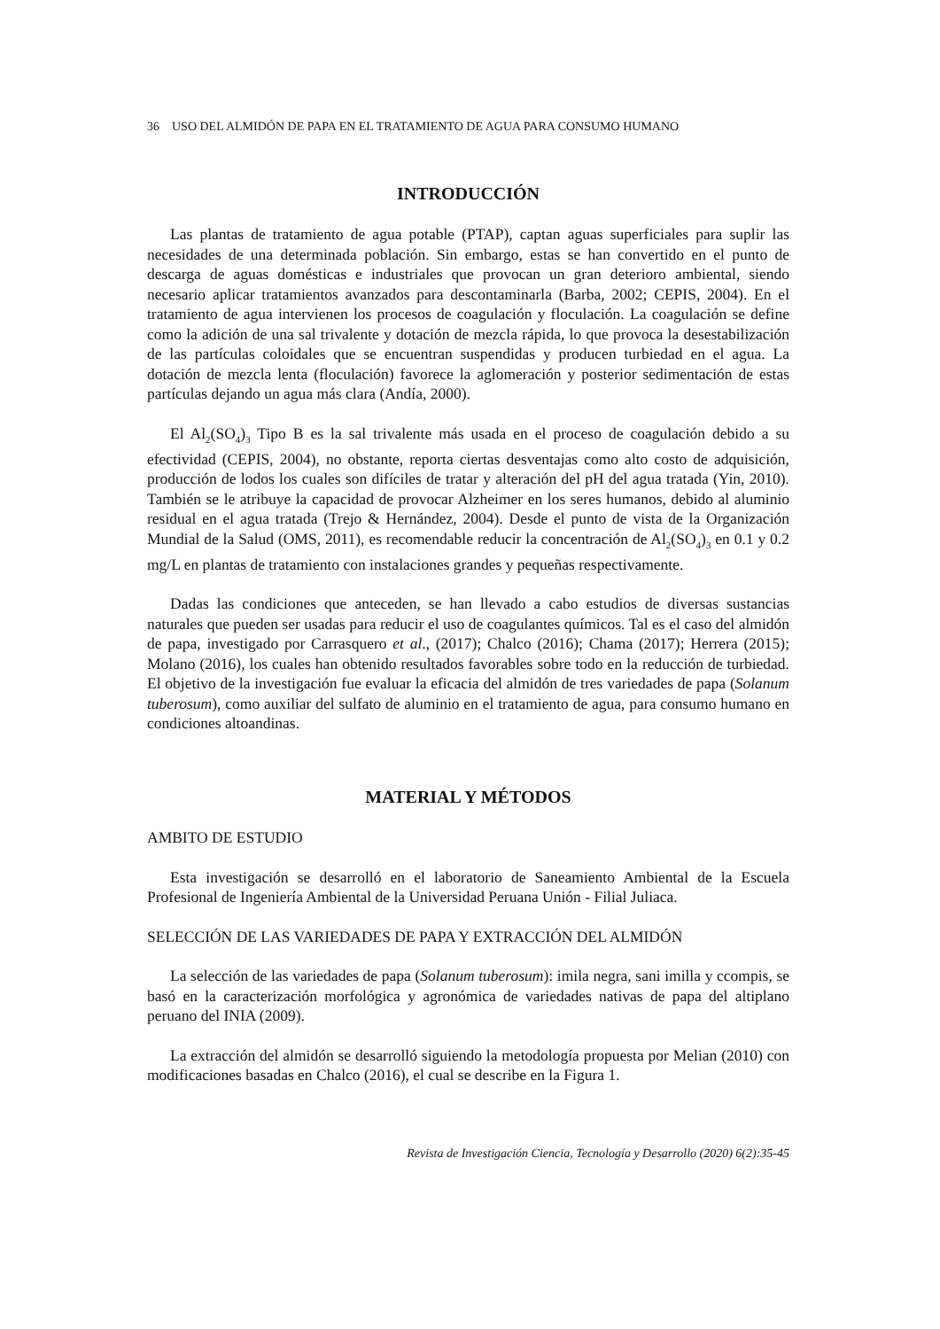36 USO DEL ALMIDÓN DE PAPA EN EL TRATAMIENTO DE AGUA PARA CONSUMO HUMANO
INTRODUCCIÓN
Las plantas de tratamiento de agua potable (PTAP), captan aguas superficiales para suplir las necesidades de una determinada población. Sin embargo, estas se han convertido en el punto de descarga de aguas domésticas e industriales que provocan un gran deterioro ambiental, siendo necesario aplicar tratamientos avanzados para descontaminarla (Barba, 2002; CEPIS, 2004). En el tratamiento de agua intervienen los procesos de coagulación y floculación. La coagulación se define como la adición de una sal trivalente y dotación de mezcla rápida, lo que provoca la desestabilización de las partículas coloidales que se encuentran suspendidas y producen turbiedad en el agua. La dotación de mezcla lenta (floculación) favorece la aglomeración y posterior sedimentación de estas partículas dejando un agua más clara (Andía, 2000).
El Al<sub>2</sub>(SO<sub>4</sub>)<sub>3</sub> Tipo B es la sal trivalente más usada en el proceso de coagulación debido a su efectividad (CEPIS, 2004), no obstante, reporta ciertas desventajas como alto costo de adquisición, producción de lodos los cuales son difíciles de tratar y alteración del pH del agua tratada (Yin, 2010). También se le atribuye la capacidad de provocar Alzheimer en los seres humanos, debido al aluminio residual en el agua tratada (Trejo & Hernández, 2004). Desde el punto de vista de la Organización Mundial de la Salud (OMS, 2011), es recomendable reducir la concentración de Al<sub>2</sub>(SO<sub>4</sub>)<sub>3</sub> en 0.1 y 0.2 mg/L en plantas de tratamiento con instalaciones grandes y pequeñas respectivamente.
Dadas las condiciones que anteceden, se han llevado a cabo estudios de diversas sustancias naturales que pueden ser usadas para reducir el uso de coagulantes químicos. Tal es el caso del almidón de papa, investigado por Carrasquero et al., (2017); Chalco (2016); Chama (2017); Herrera (2015); Molano (2016), los cuales han obtenido resultados favorables sobre todo en la reducción de turbiedad. El objetivo de la investigación fue evaluar la eficacia del almidón de tres variedades de papa (Solanum tuberosum), como auxiliar del sulfato de aluminio en el tratamiento de agua, para consumo humano en condiciones altoandinas.
MATERIAL Y MÉTODOS
AMBITO DE ESTUDIO
Esta investigación se desarrolló en el laboratorio de Saneamiento Ambiental de la Escuela Profesional de Ingeniería Ambiental de la Universidad Peruana Unión - Filial Juliaca.
SELECCIÓN DE LAS VARIEDADES DE PAPA Y EXTRACCIÓN DEL ALMIDÓN
La selección de las variedades de papa (Solanum tuberosum): imila negra, sani imilla y ccompis, se basó en la caracterización morfológica y agronómica de variedades nativas de papa del altiplano peruano del INIA (2009).
La extracción del almidón se desarrolló siguiendo la metodología propuesta por Melian (2010) con modificaciones basadas en Chalco (2016), el cual se describe en la Figura 1.
Revista de Investigación Ciencia, Tecnología y Desarrollo (2020) 6(2):35-45